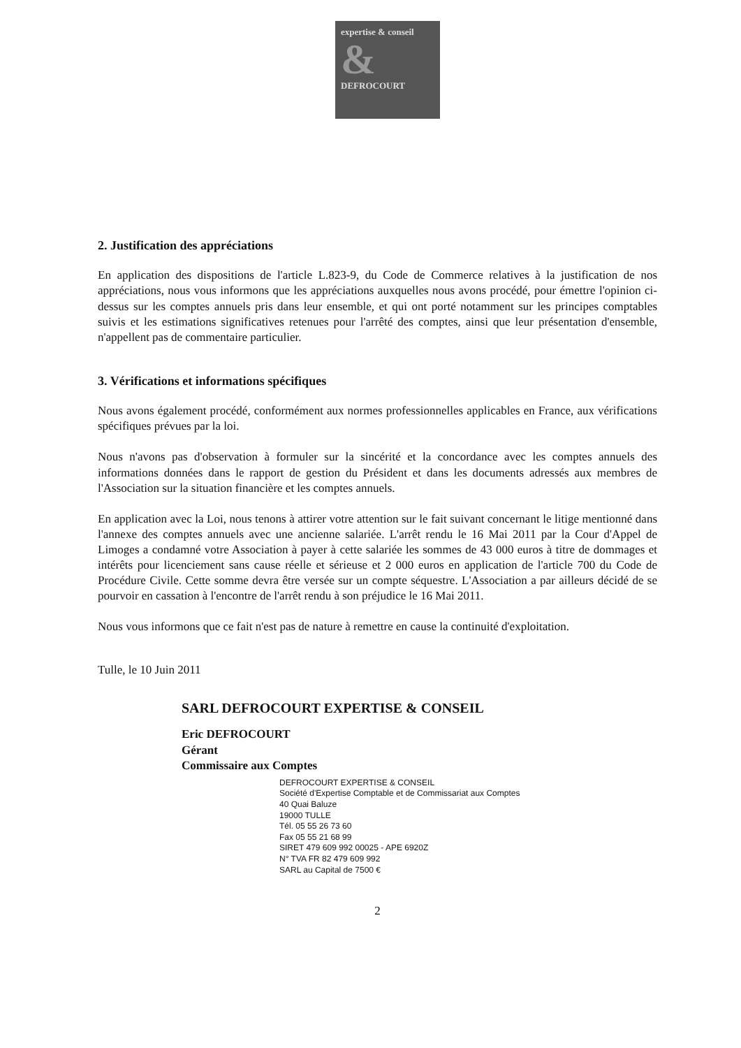expertise & conseil
&
DEFROCOURT
2. Justification des appréciations
En application des dispositions de l'article L.823-9, du Code de Commerce relatives à la justification de nos appréciations, nous vous informons que les appréciations auxquelles nous avons procédé, pour émettre l'opinion ci-dessus sur les comptes annuels pris dans leur ensemble, et qui ont porté notamment sur les principes comptables suivis et les estimations significatives retenues pour l'arrêté des comptes, ainsi que leur présentation d'ensemble, n'appellent pas de commentaire particulier.
3. Vérifications et informations spécifiques
Nous avons également procédé, conformément aux normes professionnelles applicables en France, aux vérifications spécifiques prévues par la loi.
Nous n'avons pas d'observation à formuler sur la sincérité et la concordance avec les comptes annuels des informations données dans le rapport de gestion du Président et dans les documents adressés aux membres de l'Association sur la situation financière et les comptes annuels.
En application avec la Loi, nous tenons à attirer votre attention sur le fait suivant concernant le litige mentionné dans l'annexe des comptes annuels avec une ancienne salariée. L'arrêt rendu le 16 Mai 2011 par la Cour d'Appel de Limoges a condamné votre Association à payer à cette salariée les sommes de 43 000 euros à titre de dommages et intérêts pour licenciement sans cause réelle et sérieuse et 2 000 euros en application de l'article 700 du Code de Procédure Civile. Cette somme devra être versée sur un compte séquestre. L'Association a par ailleurs décidé de se pourvoir en cassation à l'encontre de l'arrêt rendu à son préjudice le 16 Mai 2011.
Nous vous informons que ce fait n'est pas de nature à remettre en cause la continuité d'exploitation.
Tulle, le 10 Juin 2011
SARL DEFROCOURT EXPERTISE & CONSEIL
Eric DEFROCOURT
Gérant
Commissaire aux Comptes
DEFROCOURT EXPERTISE & CONSEIL
Société d'Expertise Comptable et de Commissariat aux Comptes
40 Quai Baluze
19000 TULLE
Tél. 05 55 26 73 60
Fax 05 55 21 68 99
SIRET 479 609 992 00025 - APE 6920Z
N° TVA FR 82 479 609 992
SARL au Capital de 7500 €
2